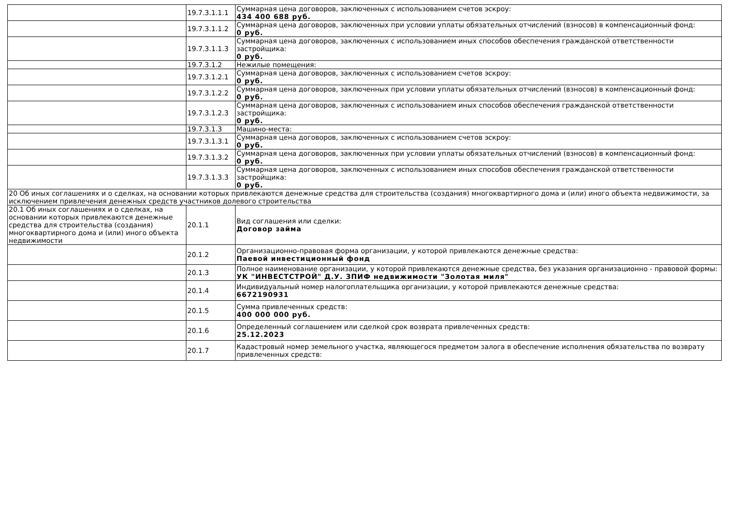| | 19.7.3.1.1.1 | Суммарная цена договоров, заключенных с использованием счетов эскроу: 434 400 688 руб. |
| | 19.7.3.1.1.2 | Суммарная цена договоров, заключенных при условии уплаты обязательных отчислений (взносов) в компенсационный фонд: 0 руб. |
| | 19.7.3.1.1.3 | Суммарная цена договоров, заключенных с использованием иных способов обеспечения гражданской ответственности застройщика: 0 руб. |
| | 19.7.3.1.2 | Нежилые помещения: |
| | 19.7.3.1.2.1 | Суммарная цена договоров, заключенных с использованием счетов эскроу: 0 руб. |
| | 19.7.3.1.2.2 | Суммарная цена договоров, заключенных при условии уплаты обязательных отчислений (взносов) в компенсационный фонд: 0 руб. |
| | 19.7.3.1.2.3 | Суммарная цена договоров, заключенных с использованием иных способов обеспечения гражданской ответственности застройщика: 0 руб. |
| | 19.7.3.1.3 | Машино-места: |
| | 19.7.3.1.3.1 | Суммарная цена договоров, заключенных с использованием счетов эскроу: 0 руб. |
| | 19.7.3.1.3.2 | Суммарная цена договоров, заключенных при условии уплаты обязательных отчислений (взносов) в компенсационный фонд: 0 руб. |
| | 19.7.3.1.3.3 | Суммарная цена договоров, заключенных с использованием иных способов обеспечения гражданской ответственности застройщика: 0 руб. |
| 20 Об иных соглашениях и о сделках, на основании которых привлекаются денежные средства для строительства (создания) многоквартирного дома и (или) иного объекта недвижимости, за исключением привлечения денежных средств участников долевого строительства | | |
| 20.1 Об иных соглашениях и о сделках, на основании которых привлекаются денежные средства для строительства (создания) многоквартирного дома и (или) иного объекта недвижимости | 20.1.1 | Вид соглашения или сделки: Договор займа |
| | 20.1.2 | Организационно-правовая форма организации, у которой привлекаются денежные средства: Паевой инвестиционный фонд |
| | 20.1.3 | Полное наименование организации, у которой привлекаются денежные средства, без указания организационно - правовой формы: УК "ИНВЕСТСТРОЙ" Д.У. ЗПИФ недвижимости "Золотая миля" |
| | 20.1.4 | Индивидуальный номер налогоплательщика организации, у которой привлекаются денежные средства: 6672190931 |
| | 20.1.5 | Сумма привлеченных средств: 400 000 000 руб. |
| | 20.1.6 | Определенный соглашением или сделкой срок возврата привлеченных средств: 25.12.2023 |
| | 20.1.7 | Кадастровый номер земельного участка, являющегося предметом залога в обеспечение исполнения обязательства по возврату привлеченных средств: |